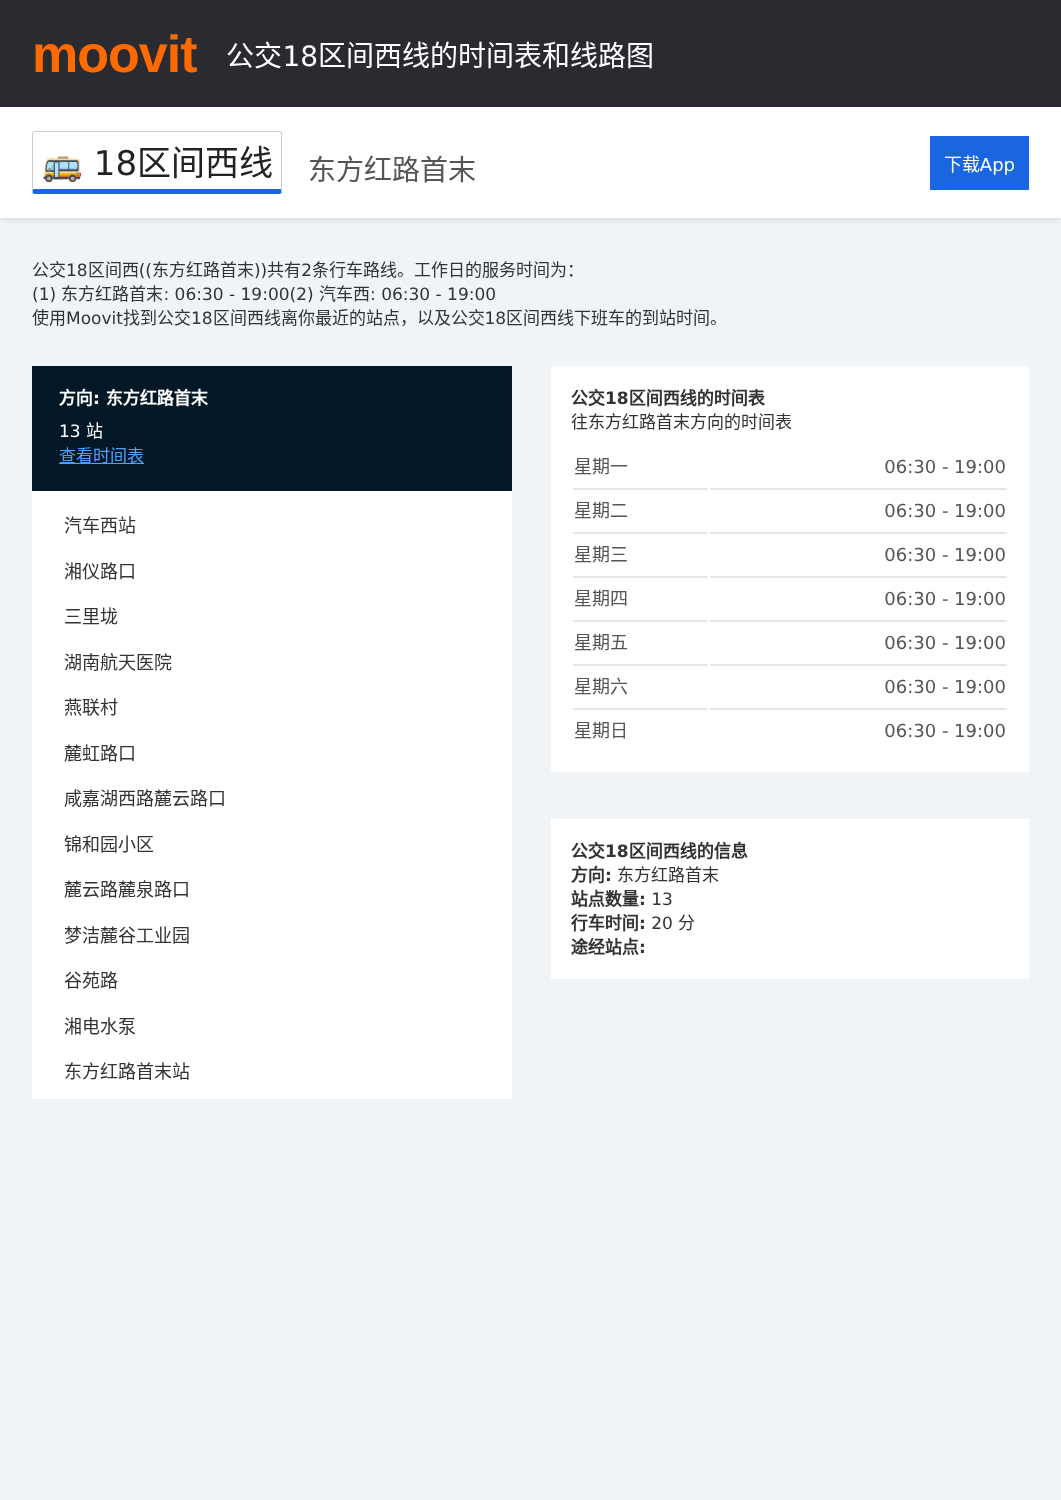moovit
公交18区间西线的时间表和线路图
🚌 18区间西线 东方红路首末 下载App
公交18区间西((东方红路首末))共有2条行车路线。工作日的服务时间为：
(1) 东方红路首末: 06:30 - 19:00(2) 汽车西: 06:30 - 19:00
使用Moovit找到公交18区间西线离你最近的站点，以及公交18区间西线下班车的到站时间。
方向: 东方红路首末
13 站
查看时间表
汽车西站
湘仪路口
三里垅
湖南航天医院
燕联村
麓虹路口
咸嘉湖西路麓云路口
锦和园小区
麓云路麓泉路口
梦洁麓谷工业园
谷苑路
湘电水泵
东方红路首末站
公交18区间西线的时间表
往东方红路首末方向的时间表
| 星期一 | 06:30 - 19:00 |
| 星期二 | 06:30 - 19:00 |
| 星期三 | 06:30 - 19:00 |
| 星期四 | 06:30 - 19:00 |
| 星期五 | 06:30 - 19:00 |
| 星期六 | 06:30 - 19:00 |
| 星期日 | 06:30 - 19:00 |
公交18区间西线的信息
方向: 东方红路首末
站点数量: 13
行车时间: 20 分
途经站点: